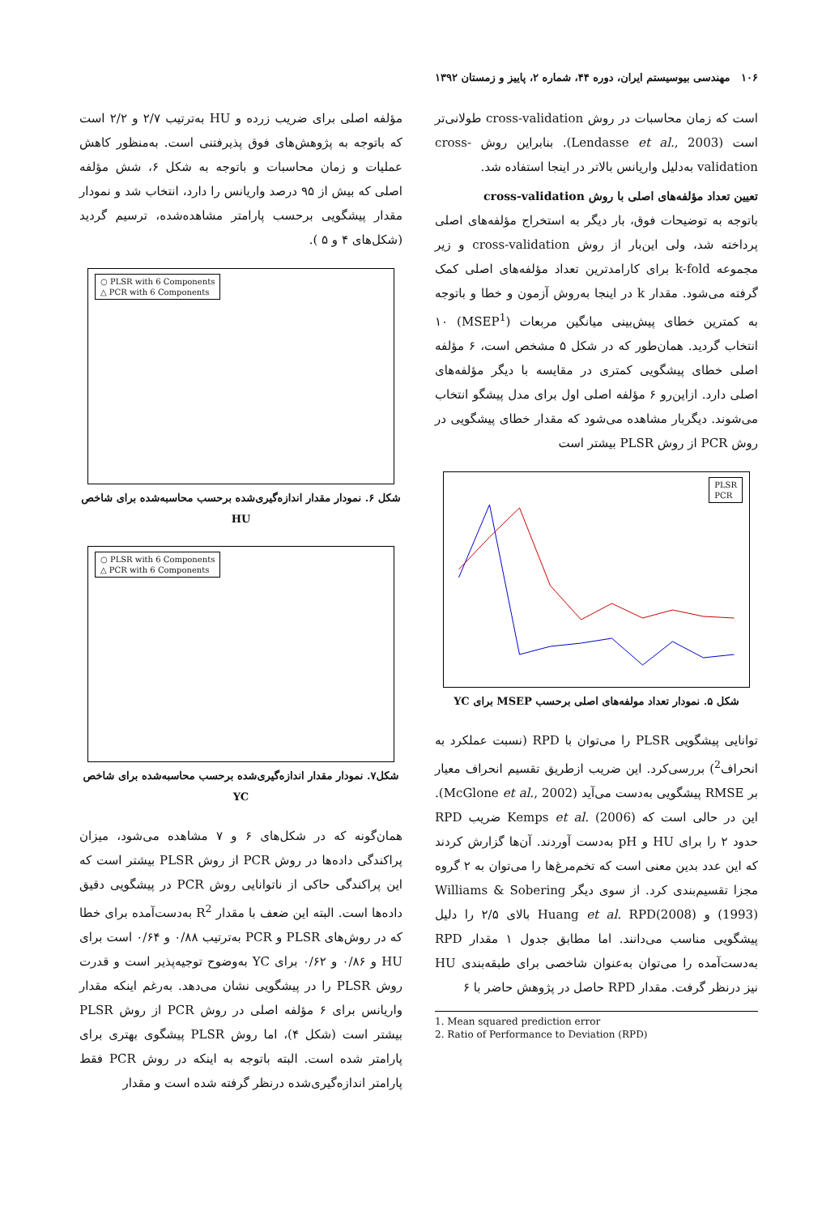۱۰۶ مهندسی بیوسیستم ایران، دوره ۴۴، شماره ۲، پاییز و زمستان ۱۳۹۲
است که زمان محاسبات در روش cross-validation طولانی‌تر است (Lendasse et al., 2003). بنابراین روش cross-validation به‌دلیل واریانس بالاتر در اینجا استفاده شد.
تعیین تعداد مؤلفه‌های اصلی با روش cross-validation
باتوجه به توضیحات فوق، بار دیگر به استخراج مؤلفه‌های اصلی پرداخته شد، ولی این‌بار از روش cross-validation و زیر مجموعه k-fold برای کارامدترین تعداد مؤلفه‌های اصلی کمک گرفته می‌شود. مقدار k در اینجا به‌روش آزمون و خطا و باتوجه به کمترین خطای پیش‌بینی میانگین مربعات (MSEP<sup>1</sup>) ۱۰ انتخاب گردید. همان‌طور که در شکل ۵ مشخص است، ۶ مؤلفه اصلی خطای پیشگویی کمتری در مقایسه با دیگر مؤلفه‌های اصلی دارد. ازاین‌رو ۶ مؤلفه اصلی اول برای مدل پیشگو انتخاب می‌شوند. دیگربار مشاهده می‌شود که مقدار خطای پیشگویی در روش PCR از روش PLSR بیشتر است
PLSR
PCR
شکل ۵. نمودار تعداد مولفه‌های اصلی برحسب MSEP برای YC
توانایی پیشگویی PLSR را می‌توان با RPD (نسبت عملکرد به انحراف<sup>2</sup>) بررسی‌کرد. این ضریب ازطریق تقسیم انحراف معیار بر RMSE پیشگویی به‌دست می‌آید (McGlone et al., 2002). این در حالی است که Kemps et al. (2006) ضریب RPD حدود ۲ را برای HU و pH به‌دست آوردند. آن‌ها گزارش کردند که این عدد بدین معنی است که تخم‌مرغ‌ها را می‌توان به ۲ گروه مجزا تقسیم‌بندی کرد. از سوی دیگر Williams & Sobering (1993) و Huang et al. RPD(2008) بالای ۲/۵ را دلیل پیشگویی مناسب می‌دانند. اما مطابق جدول ۱ مقدار RPD به‌دست‌آمده را می‌توان به‌عنوان شاخصی برای طبقه‌بندی HU نیز درنظر گرفت. مقدار RPD حاصل در پژوهش حاضر با ۶
1. Mean squared prediction error
2. Ratio of Performance to Deviation (RPD)
مؤلفه اصلی برای ضریب زرده و HU به‌ترتیب ۲/۷ و ۲/۲ است که باتوجه به پژوهش‌های فوق پذیرفتنی است. به‌منظور کاهش عملیات و زمان محاسبات و باتوجه به شکل ۶، شش مؤلفه اصلی که بیش از ۹۵ درصد واریانس را دارد، انتخاب شد و نمودار مقدار پیشگویی برحسب پارامتر مشاهده‌شده، ترسیم گردید (شکل‌های ۴ و ۵ ).
○ PLSR with 6 Components
△ PCR with 6 Components
شکل ۶. نمودار مقدار اندازه‌گیری‌شده برحسب محاسبه‌شده برای شاخص HU
○ PLSR with 6 Components
△ PCR with 6 Components
شکل۷. نمودار مقدار اندازه‌گیری‌شده برحسب محاسبه‌شده برای شاخص YC
همان‌گونه که در شکل‌های ۶ و ۷ مشاهده می‌شود، میزان پراکندگی داده‌ها در روش PCR از روش PLSR بیشتر است که این پراکندگی حاکی از ناتوانایی روش PCR در پیشگویی دقیق داده‌ها است. البته این ضعف با مقدار R<sup>2</sup> به‌دست‌آمده برای خطا که در روش‌های PLSR و PCR به‌ترتیب ۰/۸۸ و ۰/۶۴ است برای HU و ۰/۸۶ و ۰/۶۲ برای YC به‌وضوح توجیه‌پذیر است و قدرت روش PLSR را در پیشگویی نشان می‌دهد. به‌رغم اینکه مقدار واریانس برای ۶ مؤلفه اصلی در روش PCR از روش PLSR بیشتر است (شکل ۴)، اما روش PLSR پیشگوی بهتری برای پارامتر شده است. البته باتوجه به اینکه در روش PCR فقط پارامتر اندازه‌گیری‌شده درنظر گرفته شده است و مقدار